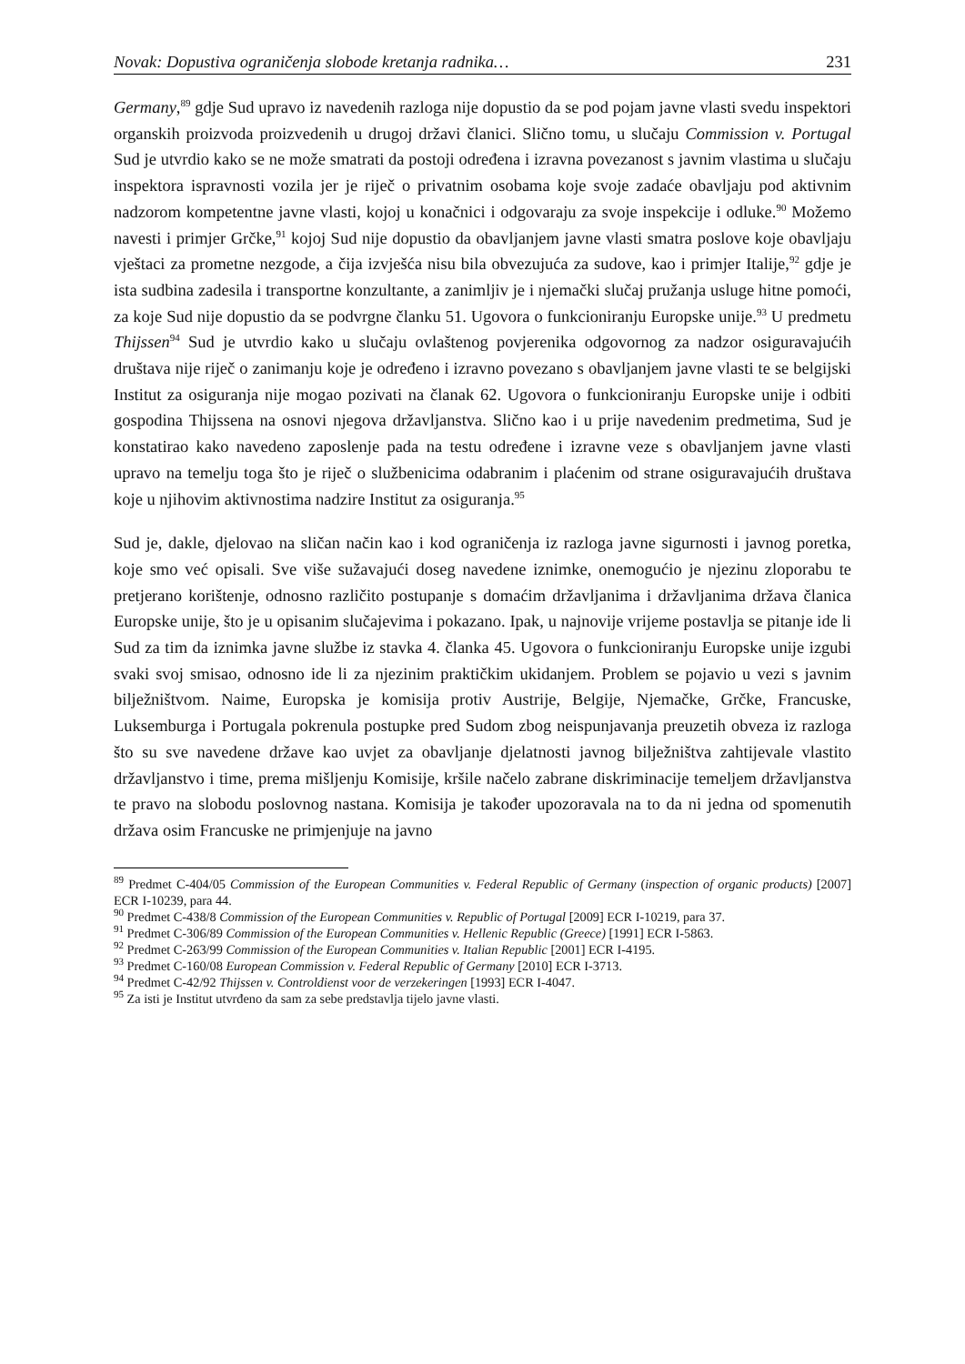Novak: Dopustiva ograničenja slobode kretanja radnika… 231
Germany,<sup>89</sup> gdje Sud upravo iz navedenih razloga nije dopustio da se pod pojam javne vlasti svedu inspektori organskih proizvoda proizvedenih u drugoj državi članici. Slično tomu, u slučaju Commission v. Portugal Sud je utvrdio kako se ne može smatrati da postoji određena i izravna povezanost s javnim vlastima u slučaju inspektora ispravnosti vozila jer je riječ o privatnim osobama koje svoje zadaće obavljaju pod aktivnim nadzorom kompetentne javne vlasti, kojoj u konačnici i odgovaraju za svoje inspekcije i odluke.<sup>90</sup> Možemo navesti i primjer Grčke,<sup>91</sup> kojoj Sud nije dopustio da obavljanjem javne vlasti smatra poslove koje obavljaju vještaci za prometne nezgode, a čija izvješća nisu bila obvezujuća za sudove, kao i primjer Italije,<sup>92</sup> gdje je ista sudbina zadesila i transportne konzultante, a zanimljiv je i njemački slučaj pružanja usluge hitne pomoći, za koje Sud nije dopustio da se podvrgne članku 51. Ugovora o funkcioniranju Europske unije.<sup>93</sup> U predmetu Thijssen<sup>94</sup> Sud je utvrdio kako u slučaju ovlaštenog povjerenika odgovornog za nadzor osiguravajućih društava nije riječ o zanimanju koje je određeno i izravno povezano s obavljanjem javne vlasti te se belgijski Institut za osiguranja nije mogao pozivati na članak 62. Ugovora o funkcioniranju Europske unije i odbiti gospodina Thijssena na osnovi njegova državljanstva. Slično kao i u prije navedenim predmetima, Sud je konstatirao kako navedeno zaposlenje pada na testu određene i izravne veze s obavljanjem javne vlasti upravo na temelju toga što je riječ o službenicima odabranim i plaćenim od strane osiguravajućih društava koje u njihovim aktivnostima nadzire Institut za osiguranja.<sup>95</sup>
Sud je, dakle, djelovao na sličan način kao i kod ograničenja iz razloga javne sigurnosti i javnog poretka, koje smo već opisali. Sve više sužavajući doseg navedene iznimke, onemogućio je njezinu zloporabu te pretjerano korištenje, odnosno različito postupanje s domaćim državljanima i državljanima država članica Europske unije, što je u opisanim slučajevima i pokazano. Ipak, u najnovije vrijeme postavlja se pitanje ide li Sud za tim da iznimka javne službe iz stavka 4. članka 45. Ugovora o funkcioniranju Europske unije izgubi svaki svoj smisao, odnosno ide li za njezinim praktičkim ukidanjem. Problem se pojavio u vezi s javnim bilježništvom. Naime, Europska je komisija protiv Austrije, Belgije, Njemačke, Grčke, Francuske, Luksemburga i Portugala pokrenula postupke pred Sudom zbog neispunjavanja preuzetih obveza iz razloga što su sve navedene države kao uvjet za obavljanje djelatnosti javnog bilježništva zahtijevale vlastito državljanstvo i time, prema mišljenju Komisije, kršile načelo zabrane diskriminacije temeljem državljanstva te pravo na slobodu poslovnog nastana. Komisija je također upozoravala na to da ni jedna od spomenutih država osim Francuske ne primjenjuje na javno
<sup>89</sup> Predmet C-404/05 Commission of the European Communities v. Federal Republic of Germany (inspection of organic products) [2007] ECR I-10239, para 44.
<sup>90</sup> Predmet C-438/8 Commission of the European Communities v. Republic of Portugal [2009] ECR I-10219, para 37.
<sup>91</sup> Predmet C-306/89 Commission of the European Communities v. Hellenic Republic (Greece) [1991] ECR I-5863.
<sup>92</sup> Predmet C-263/99 Commission of the European Communities v. Italian Republic [2001] ECR I-4195.
<sup>93</sup> Predmet C-160/08 European Commission v. Federal Republic of Germany [2010] ECR I-3713.
<sup>94</sup> Predmet C-42/92 Thijssen v. Controldienst voor de verzekeringen [1993] ECR I-4047.
<sup>95</sup> Za isti je Institut utvrđeno da sam za sebe predstavlja tijelo javne vlasti.